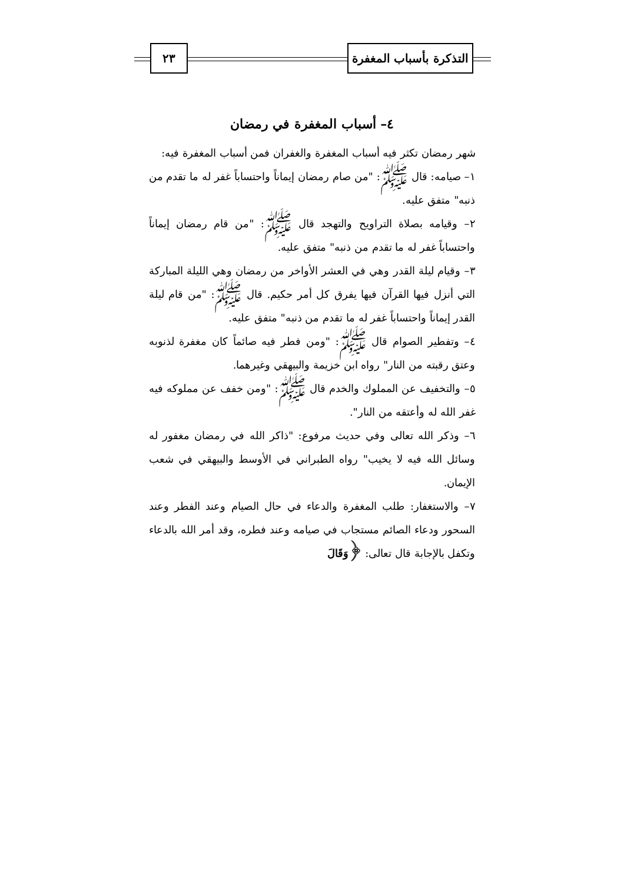التذكرة بأسباب المغفرة
٢٣
٤– أسباب المغفرة في رمضان
شهر رمضان تكثر فيه أسباب المغفرة والغفران فمن أسباب المغفرة فيه:
١– صيامه: قال ﷺ: "من صام رمضان إيماناً واحتساباً غفر له ما تقدم من ذنبه" متفق عليه.
٢– وقيامه بصلاة التراويح والتهجد قال ﷺ: "من قام رمضان إيماناً واحتساباً غفر له ما تقدم من ذنبه" متفق عليه.
٣– وقيام ليلة القدر وهي في العشر الأواخر من رمضان وهي الليلة المباركة التي أنزل فيها القرآن فيها يفرق كل أمر حكيم. قال ﷺ: "من قام ليلة القدر إيماناً واحتساباً غفر له ما تقدم من ذنبه" متفق عليه.
٤– وتفطير الصوام قال ﷺ: "ومن فطر فيه صائماً كان مغفرة لذنوبه وعتق رقبته من النار" رواه ابن خزيمة والبيهقي وغيرهما.
٥– والتخفيف عن المملوك والخدم قال ﷺ: "ومن خفف عن مملوكه فيه غفر الله له وأعتقه من النار".
٦– وذكر الله تعالى وفي حديث مرفوع: "ذاكر الله في رمضان مغفور له وسائل الله فيه لا يخيب" رواه الطبراني في الأوسط والبيهقي في شعب الإيمان.
٧– والاستغفار: طلب المغفرة والدعاء في حال الصيام وعند الفطر وعند السحور ودعاء الصائم مستجاب في صيامه وعند فطره، وقد أمر الله بالدعاء وتكفل بالإجابة قال تعالى: ﴿وَقَالَ